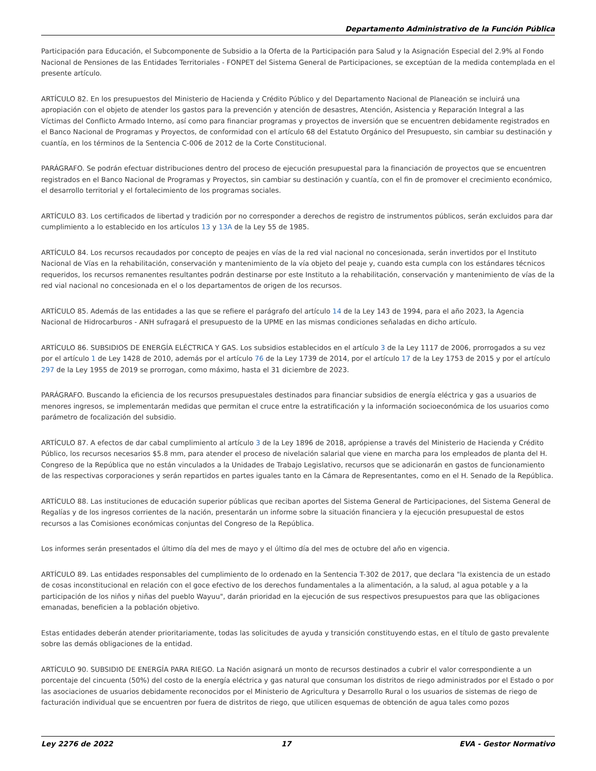Departamento Administrativo de la Función Pública
Participación para Educación, el Subcomponente de Subsidio a la Oferta de la Participación para Salud y la Asignación Especial del 2.9% al Fondo Nacional de Pensiones de las Entidades Territoriales - FONPET del Sistema General de Participaciones, se exceptúan de la medida contemplada en el presente artículo.
ARTÍCULO 82. En los presupuestos del Ministerio de Hacienda y Crédito Público y del Departamento Nacional de Planeación se incluirá una apropiación con el objeto de atender los gastos para la prevención y atención de desastres, Atención, Asistencia y Reparación Integral a las Víctimas del Conflicto Armado Interno, así como para financiar programas y proyectos de inversión que se encuentren debidamente registrados en el Banco Nacional de Programas y Proyectos, de conformidad con el artículo 68 del Estatuto Orgánico del Presupuesto, sin cambiar su destinación y cuantía, en los términos de la Sentencia C-006 de 2012 de la Corte Constitucional.
PARÁGRAFO. Se podrán efectuar distribuciones dentro del proceso de ejecución presupuestal para la financiación de proyectos que se encuentren registrados en el Banco Nacional de Programas y Proyectos, sin cambiar su destinación y cuantía, con el fin de promover el crecimiento económico, el desarrollo territorial y el fortalecimiento de los programas sociales.
ARTÍCULO 83. Los certificados de libertad y tradición por no corresponder a derechos de registro de instrumentos públicos, serán excluidos para dar cumplimiento a lo establecido en los artículos 13 y 13A de la Ley 55 de 1985.
ARTÍCULO 84. Los recursos recaudados por concepto de peajes en vías de la red vial nacional no concesionada, serán invertidos por el Instituto Nacional de Vías en la rehabilitación, conservación y mantenimiento de la vía objeto del peaje y, cuando esta cumpla con los estándares técnicos requeridos, los recursos remanentes resultantes podrán destinarse por este Instituto a la rehabilitación, conservación y mantenimiento de vías de la red vial nacional no concesionada en el o los departamentos de origen de los recursos.
ARTÍCULO 85. Además de las entidades a las que se refiere el parágrafo del artículo 14 de la Ley 143 de 1994, para el año 2023, la Agencia Nacional de Hidrocarburos - ANH sufragará el presupuesto de la UPME en las mismas condiciones señaladas en dicho artículo.
ARTÍCULO 86. SUBSIDIOS DE ENERGÍA ELÉCTRICA Y GAS. Los subsidios establecidos en el artículo 3 de la Ley 1117 de 2006, prorrogados a su vez por el artículo 1 de Ley 1428 de 2010, además por el artículo 76 de la Ley 1739 de 2014, por el artículo 17 de la Ley 1753 de 2015 y por el artículo 297 de la Ley 1955 de 2019 se prorrogan, como máximo, hasta el 31 diciembre de 2023.
PARÁGRAFO. Buscando la eficiencia de los recursos presupuestales destinados para financiar subsidios de energía eléctrica y gas a usuarios de menores ingresos, se implementarán medidas que permitan el cruce entre la estratificación y la información socioeconómica de los usuarios como parámetro de focalización del subsidio.
ARTÍCULO 87. A efectos de dar cabal cumplimiento al artículo 3 de la Ley 1896 de 2018, aprópiense a través del Ministerio de Hacienda y Crédito Público, los recursos necesarios $5.8 mm, para atender el proceso de nivelación salarial que viene en marcha para los empleados de planta del H. Congreso de la República que no están vinculados a la Unidades de Trabajo Legislativo, recursos que se adicionarán en gastos de funcionamiento de las respectivas corporaciones y serán repartidos en partes iguales tanto en la Cámara de Representantes, como en el H. Senado de la República.
ARTÍCULO 88. Las instituciones de educación superior públicas que reciban aportes del Sistema General de Participaciones, del Sistema General de Regalías y de los ingresos corrientes de la nación, presentarán un informe sobre la situación financiera y la ejecución presupuestal de estos recursos a las Comisiones económicas conjuntas del Congreso de la República.
Los informes serán presentados el último día del mes de mayo y el último día del mes de octubre del año en vigencia.
ARTÍCULO 89. Las entidades responsables del cumplimiento de lo ordenado en la Sentencia T-302 de 2017, que declara "la existencia de un estado de cosas inconstitucional en relación con el goce efectivo de los derechos fundamentales a la alimentación, a la salud, al agua potable y a la participación de los niños y niñas del pueblo Wayuu", darán prioridad en la ejecución de sus respectivos presupuestos para que las obligaciones emanadas, beneficien a la población objetivo.
Estas entidades deberán atender prioritariamente, todas las solicitudes de ayuda y transición constituyendo estas, en el título de gasto prevalente sobre las demás obligaciones de la entidad.
ARTÍCULO 90. SUBSIDIO DE ENERGÍA PARA RIEGO. La Nación asignará un monto de recursos destinados a cubrir el valor correspondiente a un porcentaje del cincuenta (50%) del costo de la energía eléctrica y gas natural que consuman los distritos de riego administrados por el Estado o por las asociaciones de usuarios debidamente reconocidos por el Ministerio de Agricultura y Desarrollo Rural o los usuarios de sistemas de riego de facturación individual que se encuentren por fuera de distritos de riego, que utilicen esquemas de obtención de agua tales como pozos
Ley 2276 de 2022 17 EVA - Gestor Normativo